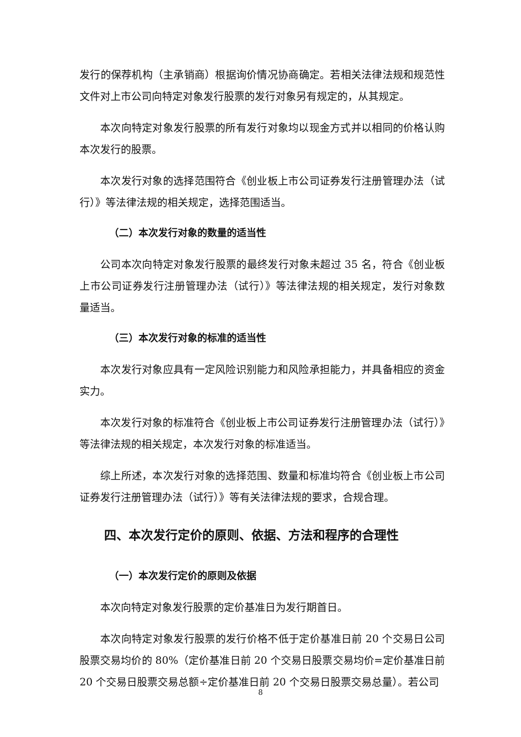发行的保荐机构（主承销商）根据询价情况协商确定。若相关法律法规和规范性文件对上市公司向特定对象发行股票的发行对象另有规定的，从其规定。
本次向特定对象发行股票的所有发行对象均以现金方式并以相同的价格认购本次发行的股票。
本次发行对象的选择范围符合《创业板上市公司证券发行注册管理办法（试行）》等法律法规的相关规定，选择范围适当。
（二）本次发行对象的数量的适当性
公司本次向特定对象发行股票的最终发行对象未超过 35 名，符合《创业板上市公司证券发行注册管理办法（试行）》等法律法规的相关规定，发行对象数量适当。
（三）本次发行对象的标准的适当性
本次发行对象应具有一定风险识别能力和风险承担能力，并具备相应的资金实力。
本次发行对象的标准符合《创业板上市公司证券发行注册管理办法（试行）》等法律法规的相关规定，本次发行对象的标准适当。
综上所述，本次发行对象的选择范围、数量和标准均符合《创业板上市公司证券发行注册管理办法（试行）》等有关法律法规的要求，合规合理。
四、本次发行定价的原则、依据、方法和程序的合理性
（一）本次发行定价的原则及依据
本次向特定对象发行股票的定价基准日为发行期首日。
本次向特定对象发行股票的发行价格不低于定价基准日前 20 个交易日公司股票交易均价的 80%（定价基准日前 20 个交易日股票交易均价=定价基准日前 20 个交易日股票交易总额÷定价基准日前 20 个交易日股票交易总量）。若公司
8